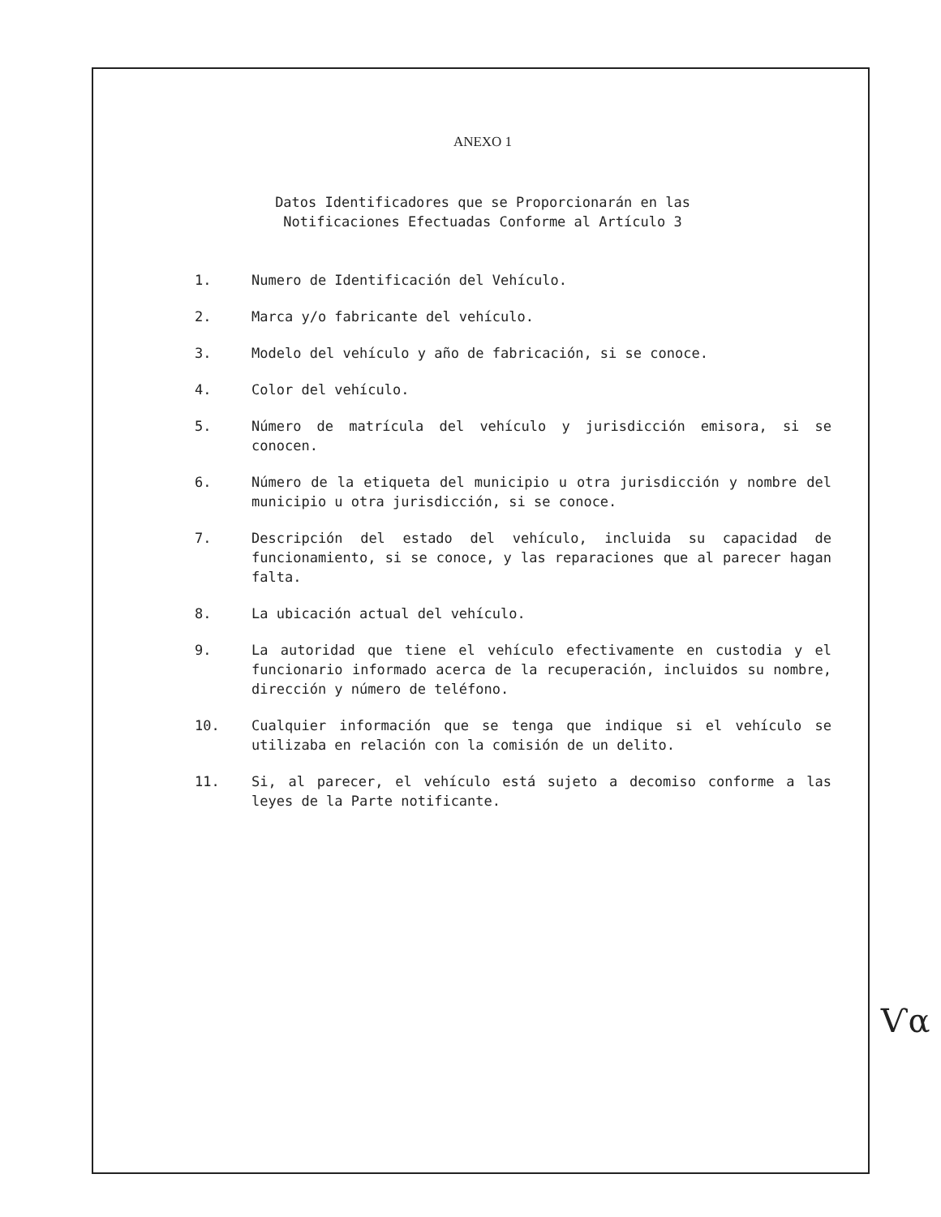ANEXO 1
Datos Identificadores que se Proporcionarán en las
Notificaciones Efectuadas Conforme al Artículo 3
1. Numero de Identificación del Vehículo.
2. Marca y/o fabricante del vehículo.
3. Modelo del vehículo y año de fabricación, si se conoce.
4. Color del vehículo.
5. Número de matrícula del vehículo y jurisdicción emisora, si se conocen.
6. Número de la etiqueta del municipio u otra jurisdicción y nombre del municipio u otra jurisdicción, si se conoce.
7. Descripción del estado del vehículo, incluida su capacidad de funcionamiento, si se conoce, y las reparaciones que al parecer hagan falta.
8. La ubicación actual del vehículo.
9. La autoridad que tiene el vehículo efectivamente en custodia y el funcionario informado acerca de la recuperación, incluidos su nombre, dirección y número de teléfono.
10. Cualquier información que se tenga que indique si el vehículo se utilizaba en relación con la comisión de un delito.
11. Si, al parecer, el vehículo está sujeto a decomiso conforme a las leyes de la Parte notificante.
Ѵα